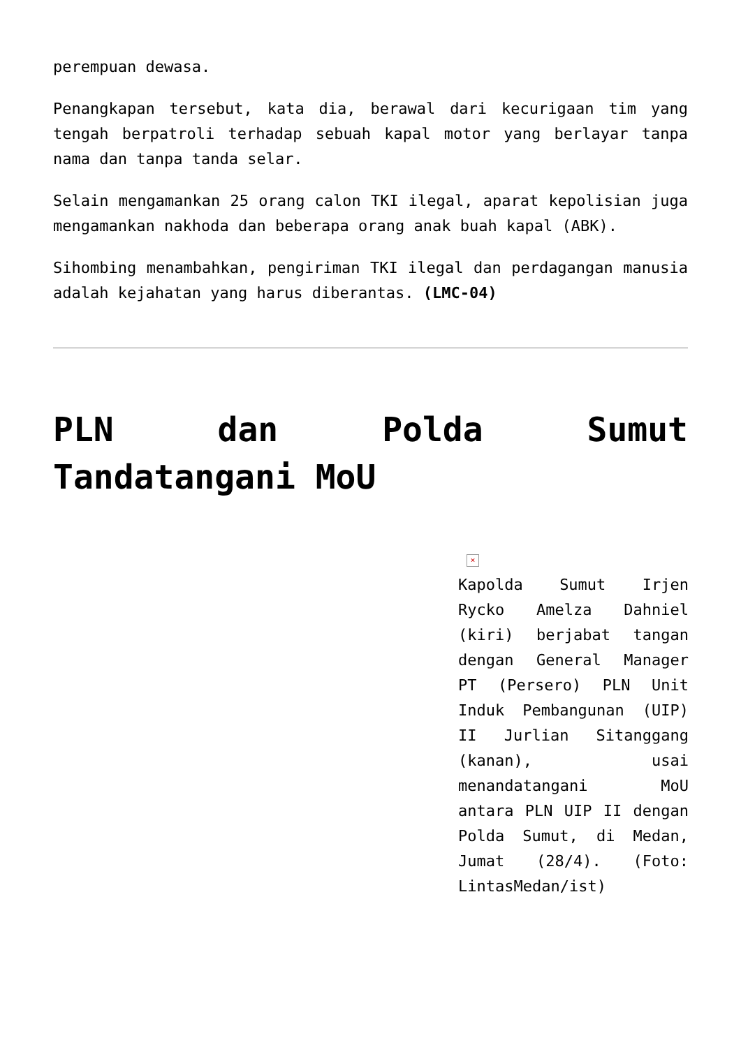perempuan dewasa.
Penangkapan tersebut, kata dia, berawal dari kecurigaan tim yang tengah berpatroli terhadap sebuah kapal motor yang berlayar tanpa nama dan tanpa tanda selar.
Selain mengamankan 25 orang calon TKI ilegal, aparat kepolisian juga mengamankan nakhoda dan beberapa orang anak buah kapal (ABK).
Sihombing menambahkan, pengiriman TKI ilegal dan perdagangan manusia adalah kejahatan yang harus diberantas. (LMC-04)
PLN dan Polda Sumut Tandatangani MoU
×
Kapolda Sumut Irjen Rycko Amelza Dahniel (kiri) berjabat tangan dengan General Manager PT (Persero) PLN Unit Induk Pembangunan (UIP) II Jurlian Sitanggang (kanan), usai menandatangani MoU antara PLN UIP II dengan Polda Sumut, di Medan, Jumat (28/4). (Foto: LintasMedan/ist)